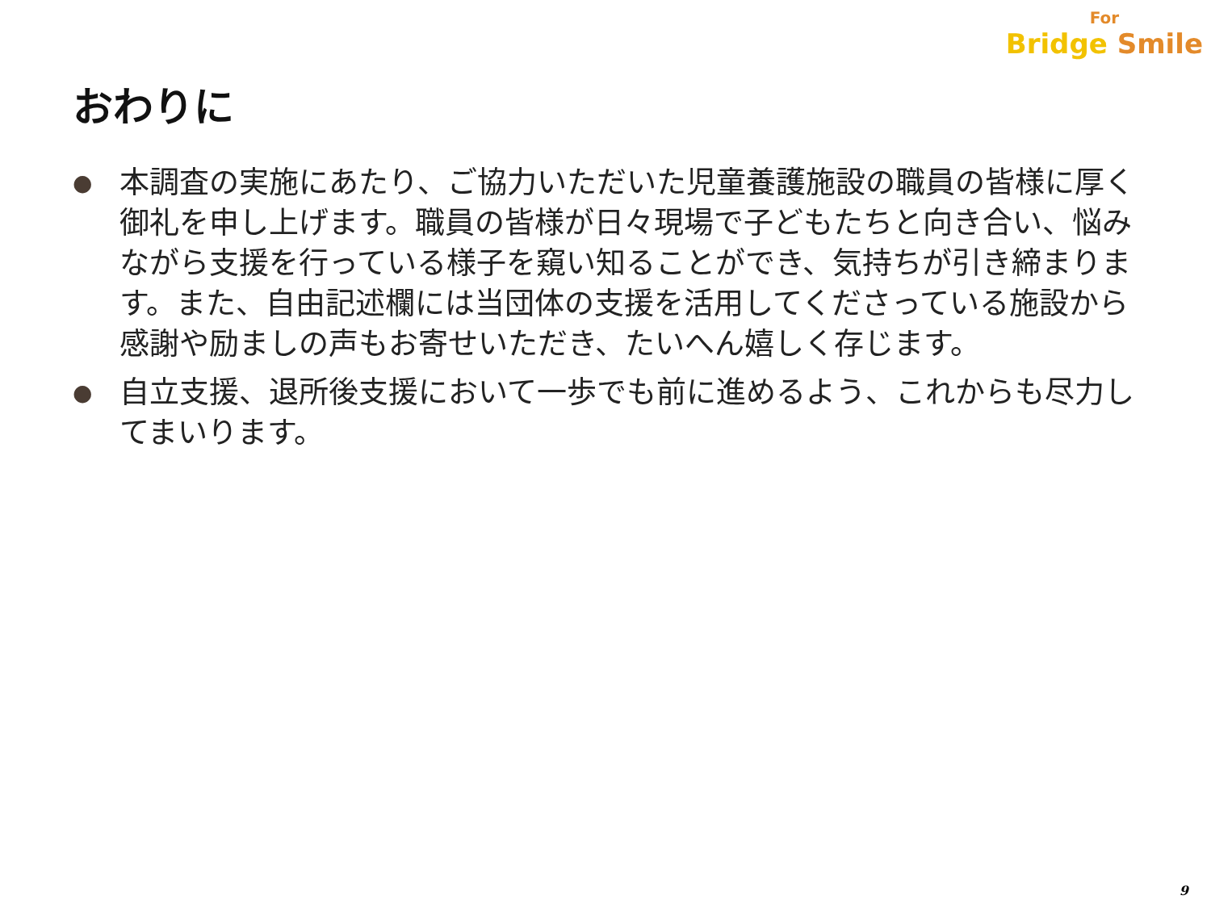For
Bridge Smile
おわりに
● 本調査の実施にあたり、ご協力いただいた児童養護施設の職員の皆様に厚く御礼を申し上げます。職員の皆様が日々現場で子どもたちと向き合い、悩みながら支援を行っている様子を窺い知ることができ、気持ちが引き締まります。また、自由記述欄には当団体の支援を活用してくださっている施設から感謝や励ましの声もお寄せいただき、たいへん嬉しく存じます。
● 自立支援、退所後支援において一歩でも前に進めるよう、これからも尽力してまいります。
9